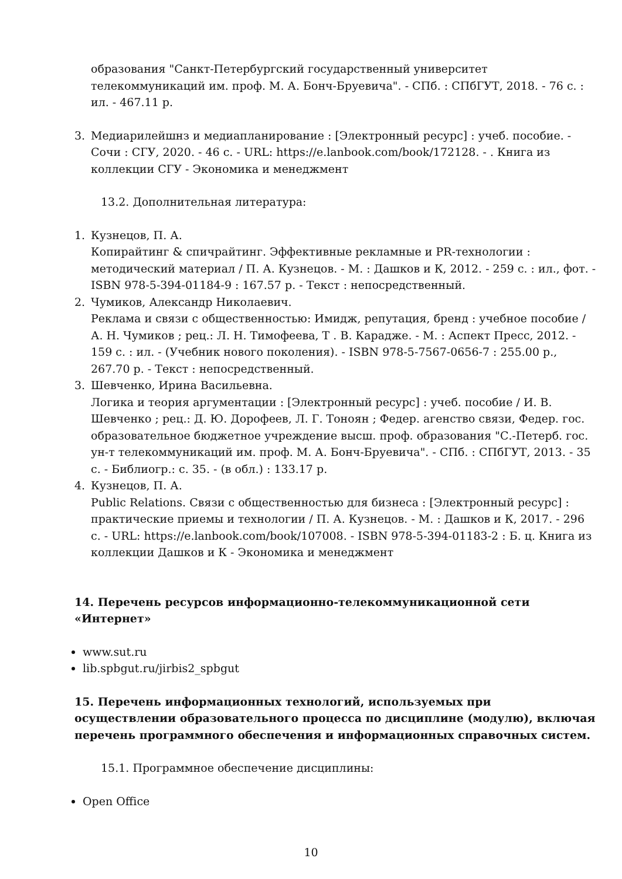образования "Санкт-Петербургский государственный университет телекоммуникаций им. проф. М. А. Бонч-Бруевича". - СПб. : СПбГУТ, 2018. - 76 с. : ил. - 467.11 р.
3. Медиарилейшнз и медиапланирование : [Электронный ресурс] : учеб. пособие. - Сочи : СГУ, 2020. - 46 с. - URL: https://e.lanbook.com/book/172128. - . Книга из коллекции СГУ - Экономика и менеджмент
13.2. Дополнительная литература:
1. Кузнецов, П. А.
Копирайтинг & спичрайтинг. Эффективные рекламные и PR-технологии : методический материал / П. А. Кузнецов. - М. : Дашков и К, 2012. - 259 с. : ил., фот. - ISBN 978-5-394-01184-9 : 167.57 р. - Текст : непосредственный.
2. Чумиков, Александр Николаевич.
Реклама и связи с общественностью: Имидж, репутация, бренд : учебное пособие / А. Н. Чумиков ; рец.: Л. Н. Тимофеева, Т . В. Караджe. - М. : Аспект Пресс, 2012. - 159 с. : ил. - (Учебник нового поколения). - ISBN 978-5-7567-0656-7 : 255.00 р., 267.70 р. - Текст : непосредственный.
3. Шевченко, Ирина Васильевна.
Логика и теория аргументации : [Электронный ресурс] : учеб. пособие / И. В. Шевченко ; рец.: Д. Ю. Дорофеев, Л. Г. Тоноян ; Федер. агенство связи, Федер. гос. образовательное бюджетное учреждение высш. проф. образования "С.-Петерб. гос. ун-т телекоммуникаций им. проф. М. А. Бонч-Бруевича". - СПб. : СПбГУТ, 2013. - 35 с. - Библиогр.: с. 35. - (в обл.) : 133.17 р.
4. Кузнецов, П. А.
Public Relations. Связи с общественностью для бизнеса : [Электронный ресурс] : практические приемы и технологии / П. А. Кузнецов. - М. : Дашков и К, 2017. - 296 с. - URL: https://e.lanbook.com/book/107008. - ISBN 978-5-394-01183-2 : Б. ц. Книга из коллекции Дашков и К - Экономика и менеджмент
14. Перечень ресурсов информационно-телекоммуникационной сети «Интернет»
www.sut.ru
lib.spbgut.ru/jirbis2_spbgut
15. Перечень информационных технологий, используемых при осуществлении образовательного процесса по дисциплине (модулю), включая перечень программного обеспечения и информационных справочных систем.
15.1. Программное обеспечение дисциплины:
Open Office
10